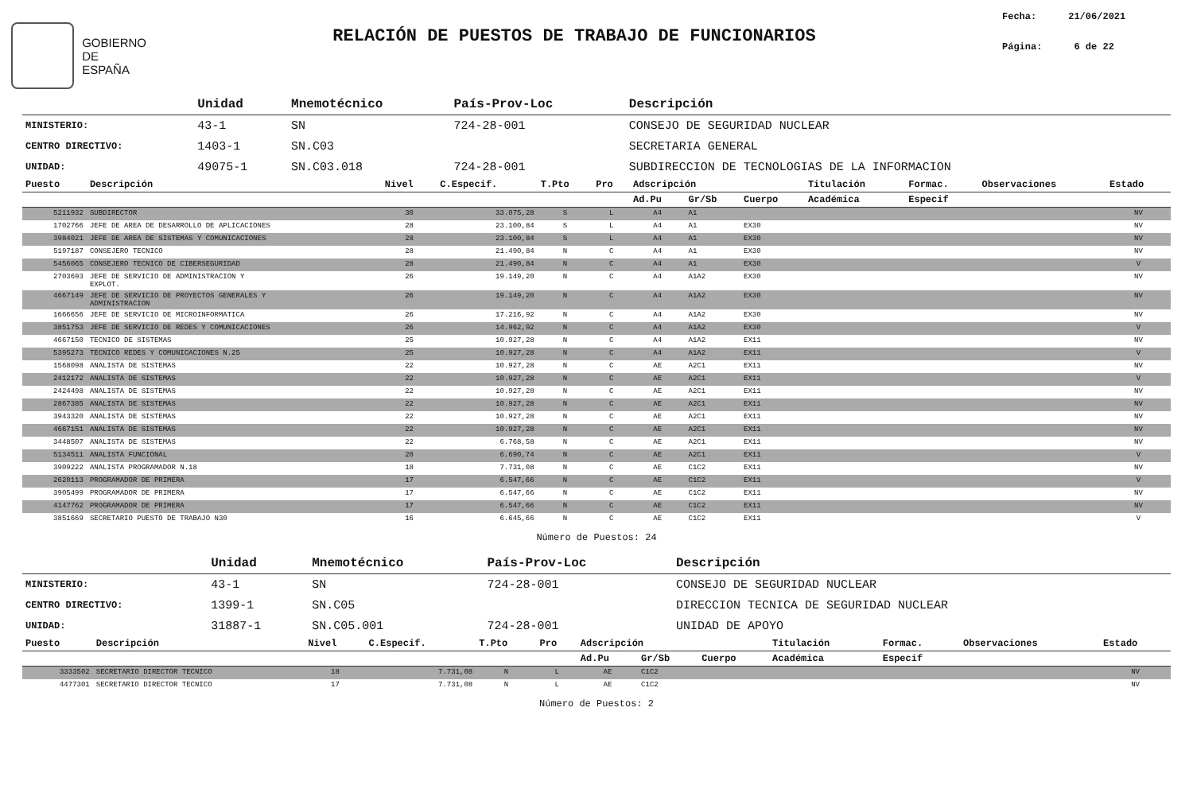GOBIERNO
DE ESPAÑA
RELACIÓN DE PUESTOS DE TRABAJO DE FUNCIONARIOS
Fecha: 21/06/2021
Página: 6 de 22
| | Unidad | Mnemotécnico | País-Prov-Loc | Descripción |
| MINISTERIO: | 43-1 | SN | 724-28-001 | CONSEJO DE SEGURIDAD NUCLEAR |
| CENTRO DIRECTIVO: | 1403-1 | SN.C03 | | SECRETARIA GENERAL |
| UNIDAD: | 49075-1 | SN.C03.018 | 724-28-001 | SUBDIRECCION DE TECNOLOGIAS DE LA INFORMACION |
| Puesto | Descripción | Nivel | C.Especif. | T.Pto | Pro | Adscripción | | | Titulación | Formac. | Observaciones | Estado |
| --- | --- | --- | --- | --- | --- | --- | --- | --- | --- | --- | --- | --- |
| | | | | | | Ad.Pu | Gr/Sb | Cuerpo | Académica | Especif | | |
| 5211932 | SUBDIRECTOR | 30 | 33.075,28 | S | L | A4 | A1 | | | | | NV |
| 1702766 | JEFE DE AREA DE DESARROLLO DE APLICACIONES | 28 | 23.100,84 | S | L | A4 | A1 | EX30 | | | | NV |
| 3984021 | JEFE DE AREA DE SISTEMAS Y COMUNICACIONES | 28 | 23.100,84 | S | L | A4 | A1 | EX30 | | | | NV |
| 5197187 | CONSEJERO TECNICO | 28 | 21.490,84 | N | C | A4 | A1 | EX30 | | | | NV |
| 5456065 | CONSEJERO TECNICO DE CIBERSEGURIDAD | 28 | 21.490,84 | N | C | A4 | A1 | EX30 | | | | V |
| 2703693 | JEFE DE SERVICIO DE ADMINISTRACION Y EXPLOT. | 26 | 19.149,20 | N | C | A4 | A1A2 | EX30 | | | | NV |
| 4667149 | JEFE DE SERVICIO DE PROYECTOS GENERALES Y ADMINISTRACION | 26 | 19.149,20 | N | C | A4 | A1A2 | EX30 | | | | NV |
| 1666656 | JEFE DE SERVICIO DE MICROINFORMATICA | 26 | 17.216,92 | N | C | A4 | A1A2 | EX30 | | | | NV |
| 3851753 | JEFE DE SERVICIO DE REDES Y COMUNICACIONES | 26 | 14.962,92 | N | C | A4 | A1A2 | EX30 | | | | V |
| 4667150 | TECNICO DE SISTEMAS | 25 | 10.927,28 | N | C | A4 | A1A2 | EX11 | | | | NV |
| 5395273 | TECNICO REDES Y COMUNICACIONES N.25 | 25 | 10.927,28 | N | C | A4 | A1A2 | EX11 | | | | V |
| 1568098 | ANALISTA DE SISTEMAS | 22 | 10.927,28 | N | C | AE | A2C1 | EX11 | | | | NV |
| 2412172 | ANALISTA DE SISTEMAS | 22 | 10.927,28 | N | C | AE | A2C1 | EX11 | | | | V |
| 2424498 | ANALISTA DE SISTEMAS | 22 | 10.927,28 | N | C | AE | A2C1 | EX11 | | | | NV |
| 2867385 | ANALISTA DE SISTEMAS | 22 | 10.927,28 | N | C | AE | A2C1 | EX11 | | | | NV |
| 3943320 | ANALISTA DE SISTEMAS | 22 | 10.927,28 | N | C | AE | A2C1 | EX11 | | | | NV |
| 4667151 | ANALISTA DE SISTEMAS | 22 | 10.927,28 | N | C | AE | A2C1 | EX11 | | | | NV |
| 3448507 | ANALISTA DE SISTEMAS | 22 | 6.768,58 | N | C | AE | A2C1 | EX11 | | | | NV |
| 5134511 | ANALISTA FUNCIONAL | 20 | 6.690,74 | N | C | AE | A2C1 | EX11 | | | | V |
| 3909222 | ANALISTA PROGRAMADOR N.18 | 18 | 7.731,08 | N | C | AE | C1C2 | EX11 | | | | NV |
| 2620113 | PROGRAMADOR DE PRIMERA | 17 | 6.547,66 | N | C | AE | C1C2 | EX11 | | | | V |
| 3905499 | PROGRAMADOR DE PRIMERA | 17 | 6.547,66 | N | C | AE | C1C2 | EX11 | | | | NV |
| 4147762 | PROGRAMADOR DE PRIMERA | 17 | 6.547,66 | N | C | AE | C1C2 | EX11 | | | | NV |
| 3851669 | SECRETARIO PUESTO DE TRABAJO N30 | 16 | 6.645,66 | N | C | AE | C1C2 | EX11 | | | | V |
Número de Puestos: 24
| | Unidad | Mnemotécnico | País-Prov-Loc | Descripción |
| MINISTERIO: | 43-1 | SN | 724-28-001 | CONSEJO DE SEGURIDAD NUCLEAR |
| CENTRO DIRECTIVO: | 1399-1 | SN.C05 | | DIRECCION TECNICA DE SEGURIDAD NUCLEAR |
| UNIDAD: | 31887-1 | SN.C05.001 | 724-28-001 | UNIDAD DE APOYO |
| Puesto | Descripción | Nivel | C.Especif. | T.Pto | Pro | Adscripción | | | Titulación | Formac. | Observaciones | Estado |
| --- | --- | --- | --- | --- | --- | --- | --- | --- | --- | --- | --- | --- |
| | | | | | | Ad.Pu | Gr/Sb | Cuerpo | Académica | Especif | | |
| 3333502 | SECRETARIO DIRECTOR TECNICO | 18 | 7.731,08 | N | L | AE | C1C2 | | | | | NV |
| 4477301 | SECRETARIO DIRECTOR TECNICO | 17 | 7.731,08 | N | L | AE | C1C2 | | | | | NV |
Número de Puestos: 2